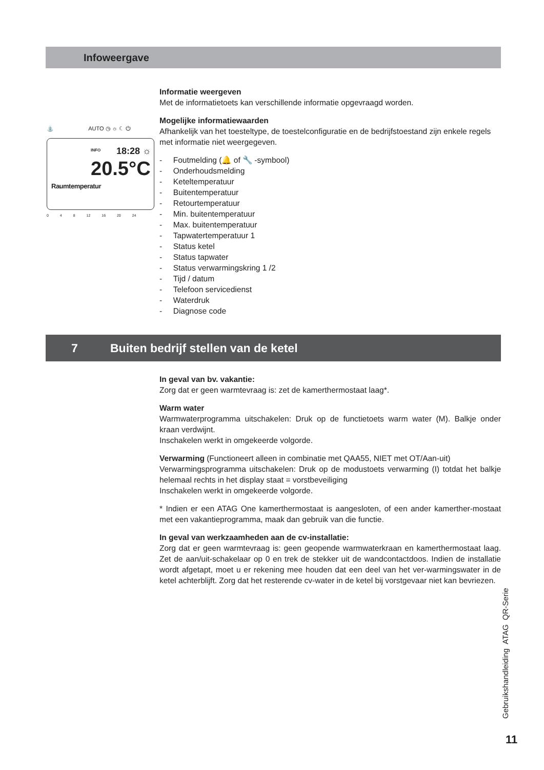Infoweergave
⛲ AUTO ◷ ☼ ☾ ⏻
INFO 18:28 ☼
20.5°C
Raumtemperatur
0 4 8 12 16 20 24
Informatie weergeven
Met de informatietoets kan verschillende informatie opgevraagd worden.
Mogelijke informatiewaarden
Afhankelijk van het toesteltype, de toestelconfiguratie en de bedrijfstoestand zijn enkele regels met informatie niet weergegeven.
- Foutmelding (🔔 of 🔧 -symbool)
- Onderhoudsmelding
- Keteltemperatuur
- Buitentemperatuur
- Retourtemperatuur
- Min. buitentemperatuur
- Max. buitentemperatuur
- Tapwatertemperatuur 1
- Status ketel
- Status tapwater
- Status verwarmingskring 1 /2
- Tijd / datum
- Telefoon servicedienst
- Waterdruk
- Diagnose code
7 Buiten bedrijf stellen van de ketel
In geval van bv. vakantie:
Zorg dat er geen warmtevraag is: zet de kamerthermostaat laag*.
Warm water
Warmwaterprogramma uitschakelen: Druk op de functietoets warm water (M). Balkje onder kraan verdwijnt.
Inschakelen werkt in omgekeerde volgorde.
Verwarming (Functioneert alleen in combinatie met QAA55, NIET met OT/Aan-uit)
Verwarmingsprogramma uitschakelen: Druk op de modustoets verwarming (I) totdat het balkje helemaal rechts in het display staat = vorstbeveiliging
Inschakelen werkt in omgekeerde volgorde.
* Indien er een ATAG One kamerthermostaat is aangesloten, of een ander kamerther-mostaat met een vakantieprogramma, maak dan gebruik van die functie.
In geval van werkzaamheden aan de cv-installatie:
Zorg dat er geen warmtevraag is: geen geopende warmwaterkraan en kamerthermostaat laag. Zet de aan/uit-schakelaar op 0 en trek de stekker uit de wandcontactdoos. Indien de installatie wordt afgetapt, moet u er rekening mee houden dat een deel van het ver-warmingswater in de ketel achterblijft. Zorg dat het resterende cv-water in de ketel bij vorstgevaar niet kan bevriezen.
Gebruikshandleiding ATAG QR-Serie
11